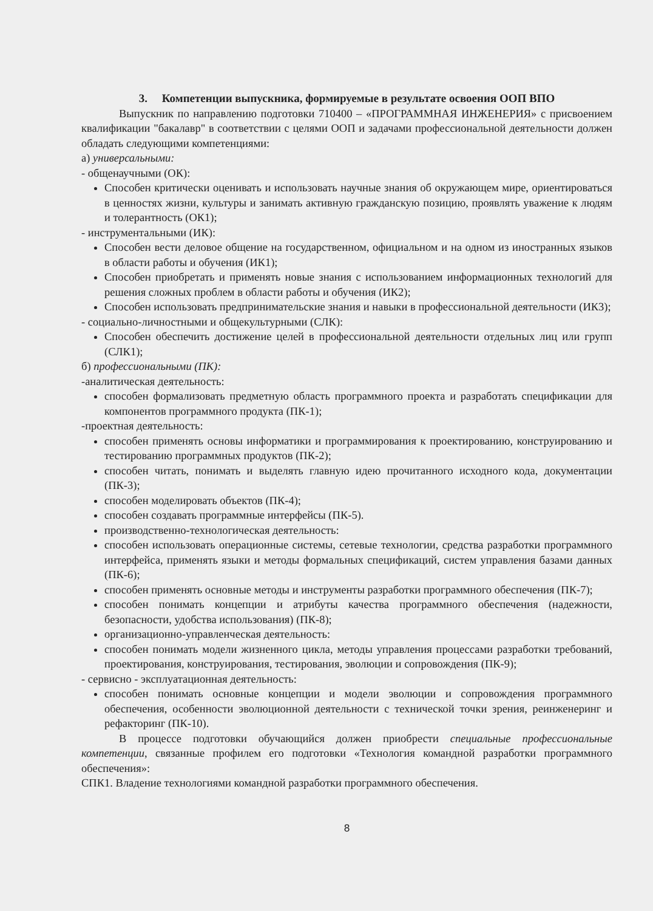3. Компетенции выпускника, формируемые в результате освоения ООП ВПО
Выпускник по направлению подготовки 710400 – «ПРОГРАММНАЯ ИНЖЕНЕРИЯ» с присвоением квалификации "бакалавр" в соответствии с целями ООП и задачами профессиональной деятельности должен обладать следующими компетенциями:
а) универсальными:
- общенаучными (ОК):
Способен критически оценивать и использовать научные знания об окружающем мире, ориентироваться в ценностях жизни, культуры и занимать активную гражданскую позицию, проявлять уважение к людям и толерантность (ОК1);
- инструментальными (ИК):
Способен вести деловое общение на государственном, официальном и на одном из иностранных языков в области работы и обучения (ИК1);
Способен приобретать и применять новые знания с использованием информационных технологий для решения сложных проблем в области работы и обучения (ИК2);
Способен использовать предпринимательские знания и навыки в профессиональной деятельности (ИК3);
- социально-личностными и общекультурными (СЛК):
Способен обеспечить достижение целей в профессиональной деятельности отдельных лиц или групп (СЛК1);
б) профессиональными (ПК):
-аналитическая деятельность:
способен формализовать предметную область программного проекта и разработать спецификации для компонентов программного продукта (ПК-1);
-проектная деятельность:
способен применять основы информатики и программирования к проектированию, конструированию и тестированию программных продуктов (ПК-2);
способен читать, понимать и выделять главную идею прочитанного исходного кода, документации (ПК-3);
способен моделировать объектов (ПК-4);
способен создавать программные интерфейсы (ПК-5).
производственно-технологическая деятельность:
способен использовать операционные системы, сетевые технологии, средства разработки программного интерфейса, применять языки и методы формальных спецификаций, систем управления базами данных (ПК-6);
способен применять основные методы и инструменты разработки программного обеспечения (ПК-7);
способен понимать концепции и атрибуты качества программного обеспечения (надежности, безопасности, удобства использования) (ПК-8);
организационно-управленческая деятельность:
способен понимать модели жизненного цикла, методы управления процессами разработки требований, проектирования, конструирования, тестирования, эволюции и сопровождения (ПК-9);
- сервисно - эксплуатационная деятельность:
способен понимать основные концепции и модели эволюции и сопровождения программного обеспечения, особенности эволюционной деятельности с технической точки зрения, реинженеринг и рефакторинг (ПК-10).
В процессе подготовки обучающийся должен приобрести специальные профессиональные компетенции, связанные профилем его подготовки «Технология командной разработки программного обеспечения»:
СПК1. Владение технологиями командной разработки программного обеспечения.
8